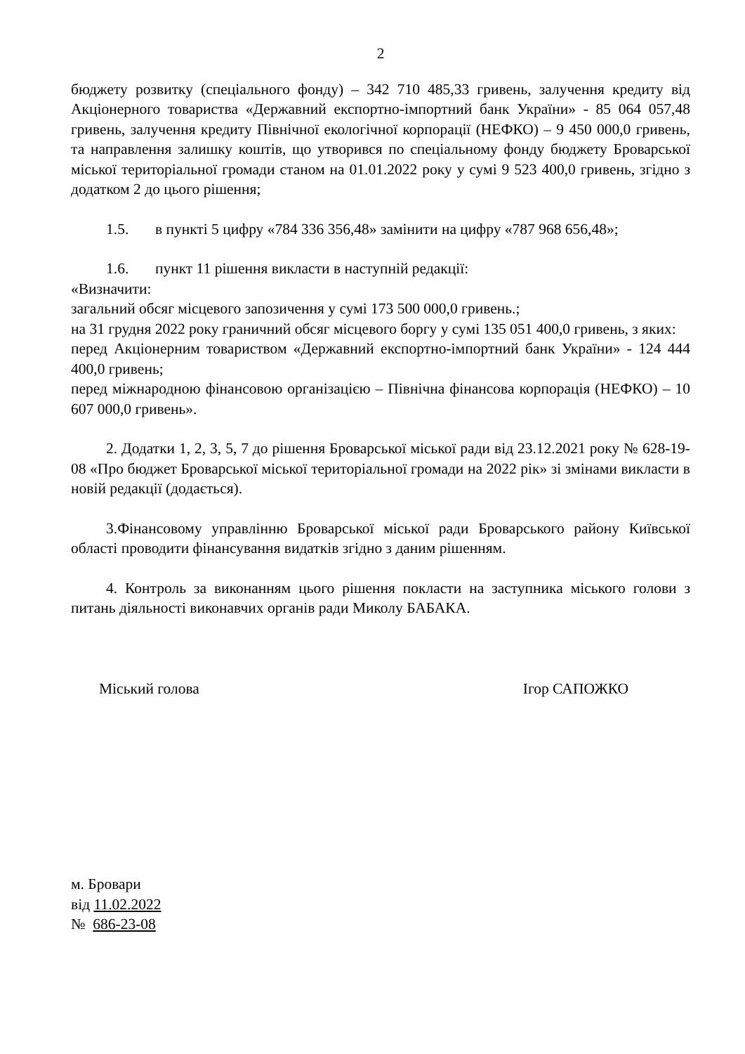2
бюджету розвитку (спеціального фонду) – 342 710 485,33 гривень, залучення кредиту від Акціонерного товариства «Державний експортно-імпортний банк України» - 85 064 057,48 гривень, залучення кредиту Північної екологічної корпорації (НЕФКО) – 9 450 000,0 гривень, та направлення залишку коштів, що утворився по спеціальному фонду бюджету Броварської міської територіальної громади станом на 01.01.2022 року у сумі 9 523 400,0 гривень, згідно з додатком 2 до цього рішення;
1.5. в пункті 5 цифру «784 336 356,48» замінити на цифру «787 968 656,48»;
1.6. пункт 11 рішення викласти в наступній редакції:
«Визначити:
загальний обсяг місцевого запозичення у сумі 173 500 000,0 гривень.;
на 31 грудня 2022 року граничний обсяг місцевого боргу у сумі 135 051 400,0 гривень, з яких:
перед Акціонерним товариством «Державний експортно-імпортний банк України» - 124 444 400,0 гривень;
перед міжнародною фінансовою організацією – Північна фінансова корпорація (НЕФКО) – 10 607 000,0 гривень».
2. Додатки 1, 2, 3, 5, 7 до рішення Броварської міської ради від 23.12.2021 року № 628-19-08 «Про бюджет Броварської міської територіальної громади на 2022 рік» зі змінами викласти в новій редакції (додається).
3.Фінансовому управлінню Броварської міської ради Броварського району Київської області проводити фінансування видатків згідно з даним рішенням.
4. Контроль за виконанням цього рішення покласти на заступника міського голови з питань діяльності виконавчих органів ради Миколу БАБАКА.
Міський голова Ігор САПОЖКО
м. Бровари
від 11.02.2022
№ 686-23-08